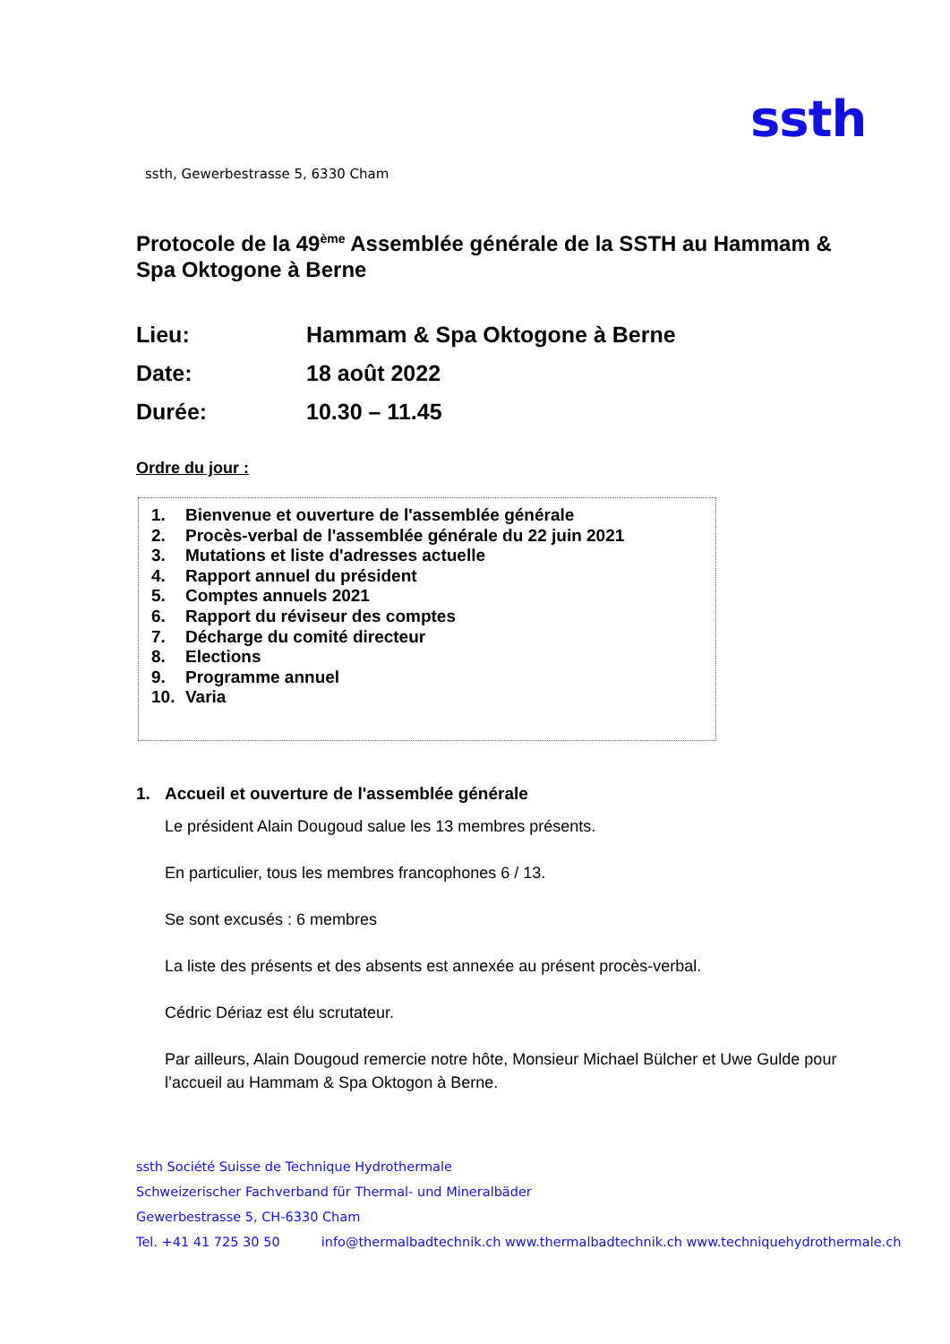ssth
ssth, Gewerbestrasse 5, 6330 Cham
Protocole de la 49<sup>ème</sup> Assemblée générale de la SSTH au Hammam & Spa Oktogone à Berne
Lieu:
Hammam & Spa Oktogone à Berne
Date:
18 août 2022
Durée:
10.30 – 11.45
Ordre du jour :
1. Bienvenue et ouverture de l'assemblée générale
2. Procès-verbal de l'assemblée générale du 22 juin 2021
3. Mutations et liste d'adresses actuelle
4. Rapport annuel du président
5. Comptes annuels 2021
6. Rapport du réviseur des comptes
7. Décharge du comité directeur
8. Elections
9. Programme annuel
10. Varia
1. Accueil et ouverture de l'assemblée générale
Le président Alain Dougoud salue les 13 membres présents.
En particulier, tous les membres francophones 6 / 13.
Se sont excusés : 6 membres
La liste des présents et des absents est annexée au présent procès-verbal.
Cédric Dériaz est élu scrutateur.
Par ailleurs, Alain Dougoud remercie notre hôte, Monsieur Michael Bülcher et Uwe Gulde pour l’accueil au Hammam & Spa Oktogon à Berne.
ssth Société Suisse de Technique Hydrothermale
Schweizerischer Fachverband für Thermal- und Mineralbäder
Gewerbestrasse 5, CH-6330 Cham
Tel. +41 41 725 30 50 info@thermalbadtechnik.ch www.thermalbadtechnik.ch www.techniquehydrothermale.ch